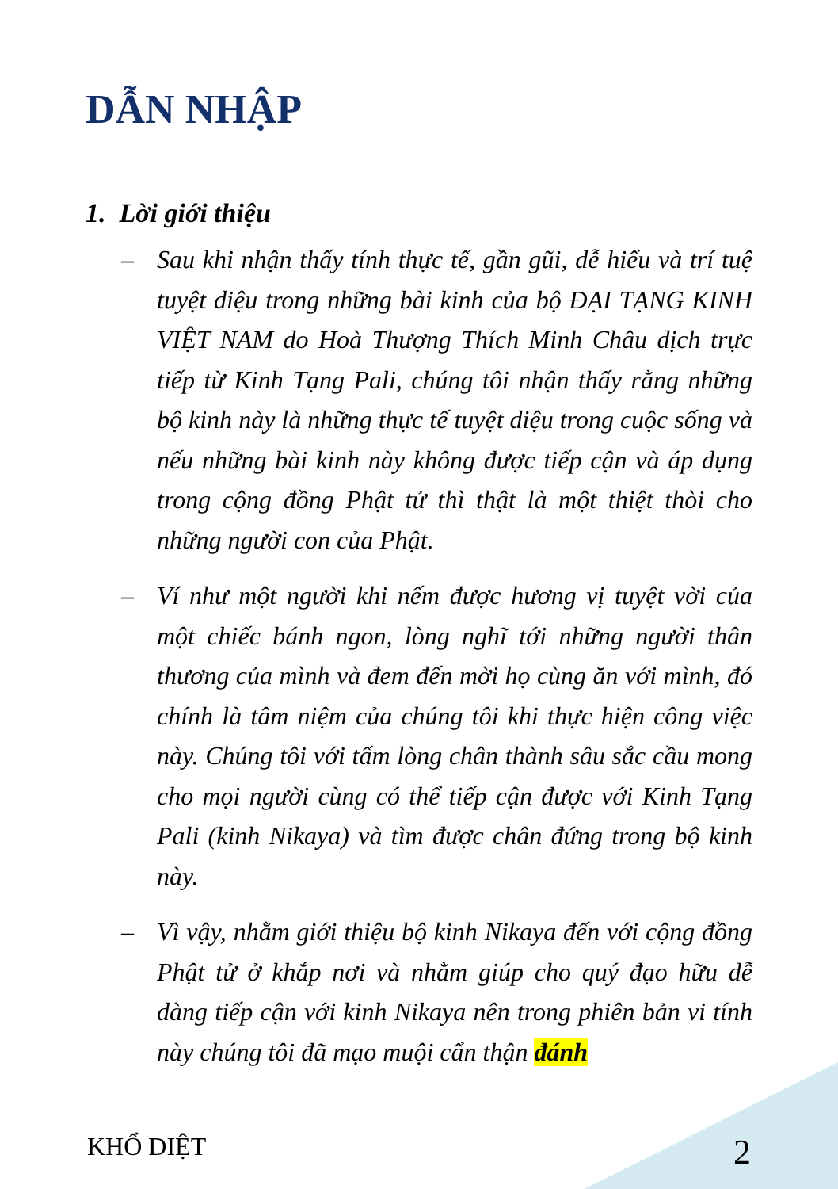DẪN NHẬP
1. Lời giới thiệu
– Sau khi nhận thấy tính thực tế, gần gũi, dễ hiểu và trí tuệ tuyệt diệu trong những bài kinh của bộ ĐẠI TẠNG KINH VIỆT NAM do Hoà Thượng Thích Minh Châu dịch trực tiếp từ Kinh Tạng Pali, chúng tôi nhận thấy rằng những bộ kinh này là những thực tế tuyệt diệu trong cuộc sống và nếu những bài kinh này không được tiếp cận và áp dụng trong cộng đồng Phật tử thì thật là một thiệt thòi cho những người con của Phật.
– Ví như một người khi nếm được hương vị tuyệt vời của một chiếc bánh ngon, lòng nghĩ tới những người thân thương của mình và đem đến mời họ cùng ăn với mình, đó chính là tâm niệm của chúng tôi khi thực hiện công việc này. Chúng tôi với tấm lòng chân thành sâu sắc cầu mong cho mọi người cùng có thể tiếp cận được với Kinh Tạng Pali (kinh Nikaya) và tìm được chân đứng trong bộ kinh này.
– Vì vậy, nhằm giới thiệu bộ kinh Nikaya đến với cộng đồng Phật tử ở khắp nơi và nhằm giúp cho quý đạo hữu dễ dàng tiếp cận với kinh Nikaya nên trong phiên bản vi tính này chúng tôi đã mạo muội cẩn thận đánh
KHỔ DIỆT 2